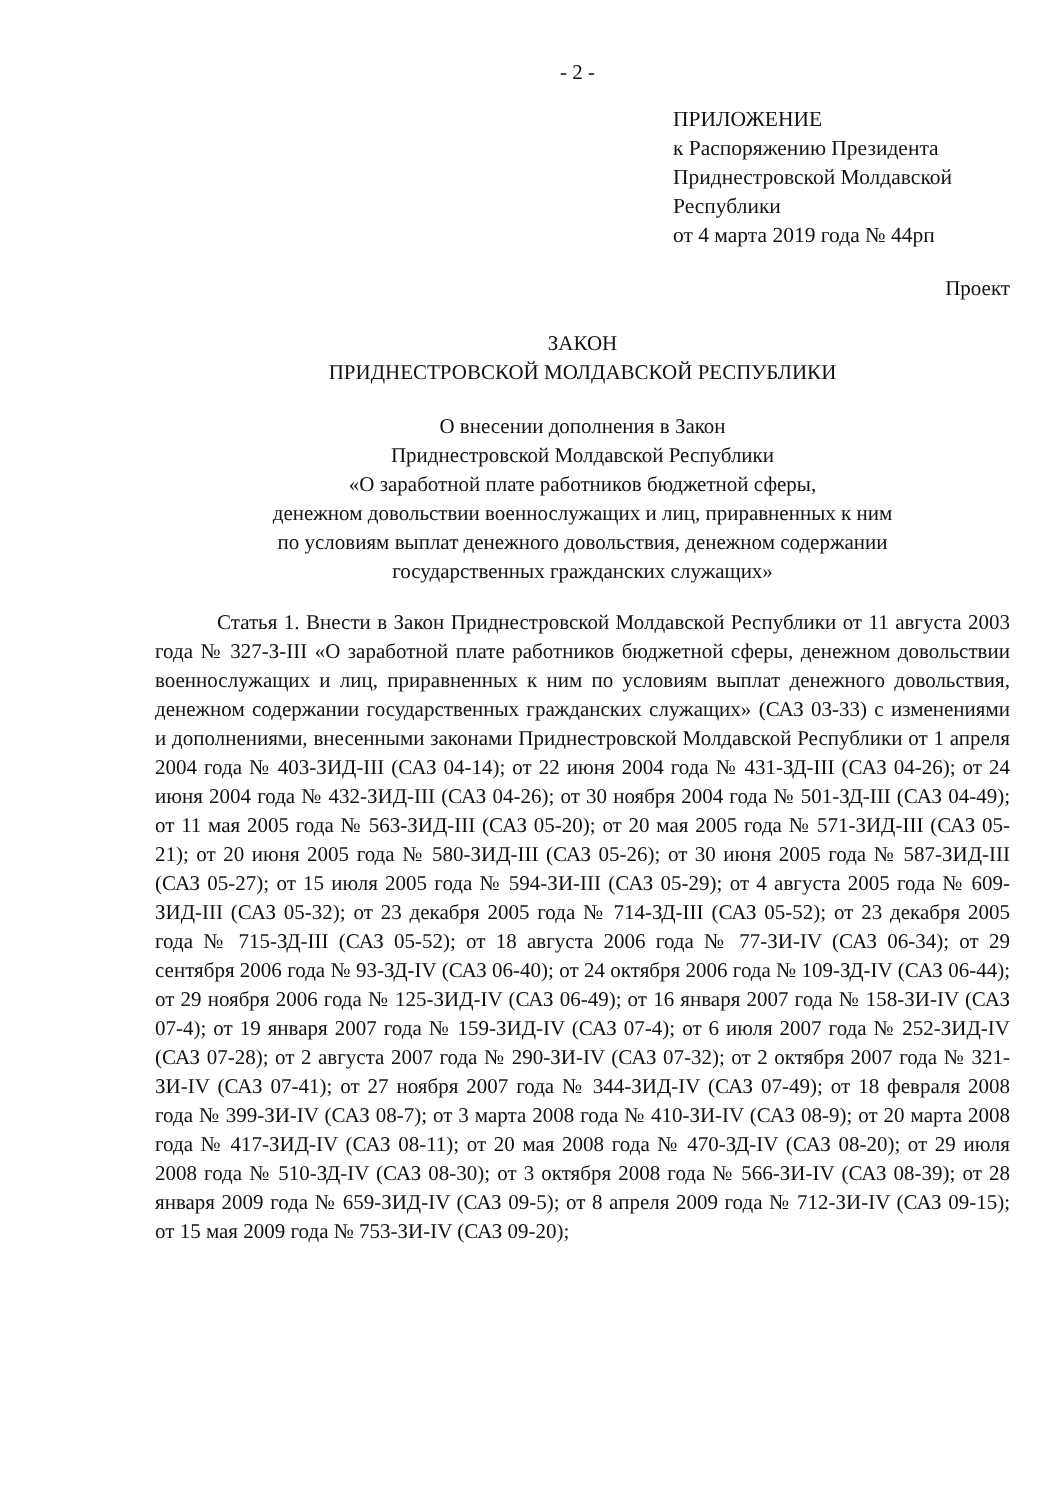- 2 -
ПРИЛОЖЕНИЕ
к Распоряжению Президента
Приднестровской Молдавской
Республики
от 4 марта 2019 года № 44рп
Проект
ЗАКОН
ПРИДНЕСТРОВСКОЙ МОЛДАВСКОЙ РЕСПУБЛИКИ
О внесении дополнения в Закон
Приднестровской Молдавской Республики
«О заработной плате работников бюджетной сферы,
денежном довольствии военнослужащих и лиц, приравненных к ним
по условиям выплат денежного довольствия, денежном содержании
государственных гражданских служащих»
Статья 1. Внести в Закон Приднестровской Молдавской Республики от 11 августа 2003 года № 327-З-III «О заработной плате работников бюджетной сферы, денежном довольствии военнослужащих и лиц, приравненных к ним по условиям выплат денежного довольствия, денежном содержании государственных гражданских служащих» (САЗ 03-33) с изменениями и дополнениями, внесенными законами Приднестровской Молдавской Республики от 1 апреля 2004 года № 403-ЗИД-III (САЗ 04-14); от 22 июня 2004 года № 431-ЗД-III (САЗ 04-26); от 24 июня 2004 года № 432-ЗИД-III (САЗ 04-26); от 30 ноября 2004 года № 501-ЗД-III (САЗ 04-49); от 11 мая 2005 года № 563-ЗИД-III (САЗ 05-20); от 20 мая 2005 года № 571-ЗИД-III (САЗ 05-21); от 20 июня 2005 года № 580-ЗИД-III (САЗ 05-26); от 30 июня 2005 года № 587-ЗИД-III (САЗ 05-27); от 15 июля 2005 года № 594-ЗИ-III (САЗ 05-29); от 4 августа 2005 года № 609-ЗИД-III (САЗ 05-32); от 23 декабря 2005 года № 714-ЗД-III (САЗ 05-52); от 23 декабря 2005 года № 715-ЗД-III (САЗ 05-52); от 18 августа 2006 года № 77-ЗИ-IV (САЗ 06-34); от 29 сентября 2006 года № 93-ЗД-IV (САЗ 06-40); от 24 октября 2006 года № 109-ЗД-IV (САЗ 06-44); от 29 ноября 2006 года № 125-ЗИД-IV (САЗ 06-49); от 16 января 2007 года № 158-ЗИ-IV (САЗ 07-4); от 19 января 2007 года № 159-ЗИД-IV (САЗ 07-4); от 6 июля 2007 года № 252-ЗИД-IV (САЗ 07-28); от 2 августа 2007 года № 290-ЗИ-IV (САЗ 07-32); от 2 октября 2007 года № 321-ЗИ-IV (САЗ 07-41); от 27 ноября 2007 года № 344-ЗИД-IV (САЗ 07-49); от 18 февраля 2008 года № 399-ЗИ-IV (САЗ 08-7); от 3 марта 2008 года № 410-ЗИ-IV (САЗ 08-9); от 20 марта 2008 года № 417-ЗИД-IV (САЗ 08-11); от 20 мая 2008 года № 470-ЗД-IV (САЗ 08-20); от 29 июля 2008 года № 510-ЗД-IV (САЗ 08-30); от 3 октября 2008 года № 566-ЗИ-IV (САЗ 08-39); от 28 января 2009 года № 659-ЗИД-IV (САЗ 09-5); от 8 апреля 2009 года № 712-ЗИ-IV (САЗ 09-15); от 15 мая 2009 года № 753-ЗИ-IV (САЗ 09-20);